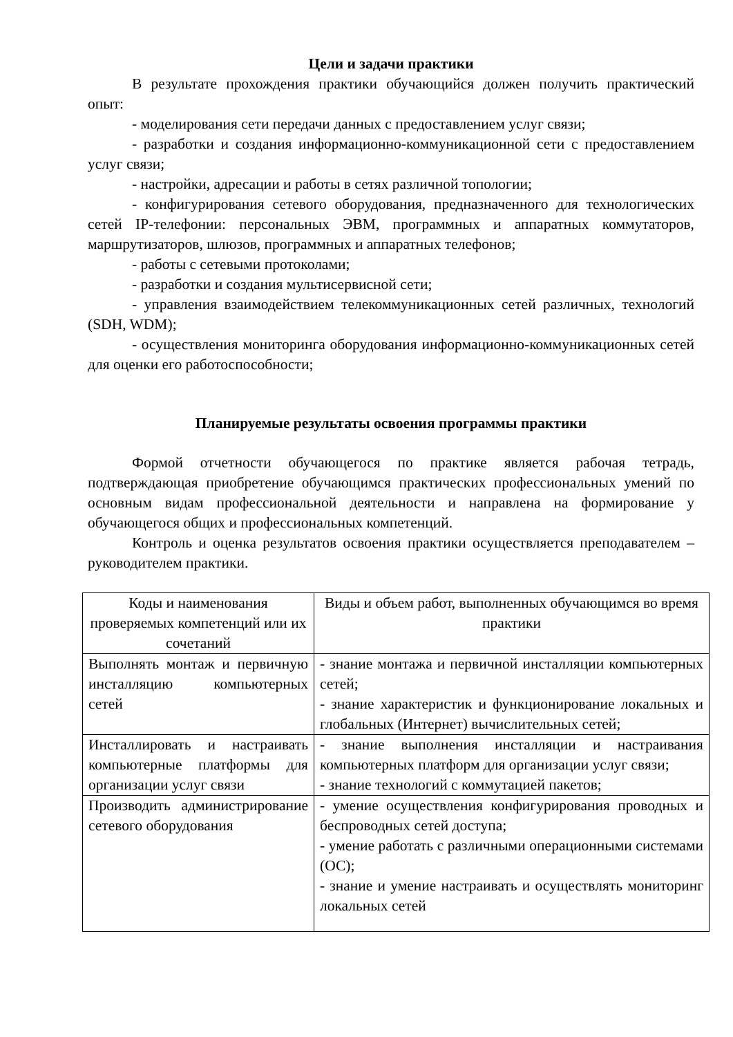Цели и задачи практики
В результате прохождения практики обучающийся должен получить практический опыт:
- моделирования сети передачи данных с предоставлением услуг связи;
- разработки и создания информационно-коммуникационной сети с предоставлением услуг связи;
- настройки, адресации и работы в сетях различной топологии;
- конфигурирования сетевого оборудования, предназначенного для технологических сетей IP-телефонии: персональных ЭВМ, программных и аппаратных коммутаторов, маршрутизаторов, шлюзов, программных и аппаратных телефонов;
- работы с сетевыми протоколами;
- разработки и создания мультисервисной сети;
- управления взаимодействием телекоммуникационных сетей различных, технологий (SDH, WDM);
- осуществления мониторинга оборудования информационно-коммуникационных сетей для оценки его работоспособности;
Планируемые результаты освоения программы практики
Формой отчетности обучающегося по практике является рабочая тетрадь, подтверждающая приобретение обучающимся практических профессиональных умений по основным видам профессиональной деятельности и направлена на формирование у обучающегося общих и профессиональных компетенций.
Контроль и оценка результатов освоения практики осуществляется преподавателем – руководителем практики.
| Коды и наименования проверяемых компетенций или их сочетаний | Виды и объем работ, выполненных обучающимся во время практики |
| --- | --- |
| Выполнять монтаж и первичную инсталляцию компьютерных сетей | - знание монтажа и первичной инсталляции компьютерных сетей; - знание характеристик и функционирование локальных и глобальных (Интернет) вычислительных сетей; |
| Инсталлировать и настраивать компьютерные платформы для организации услуг связи | - знание выполнения инсталляции и настраивания компьютерных платформ для организации услуг связи; - знание технологий с коммутацией пакетов; |
| Производить администрирование сетевого оборудования | - умение осуществления конфигурирования проводных и беспроводных сетей доступа; - умение работать с различными операционными системами (ОС); - знание и умение настраивать и осуществлять мониторинг локальных сетей |